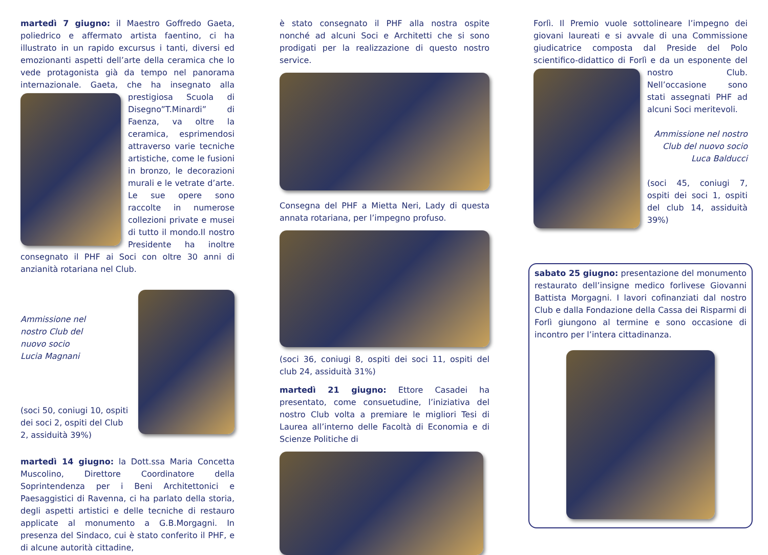martedì 7 giugno: il Maestro Goffredo Gaeta, poliedrico e affermato artista faentino, ci ha illustrato in un rapido excursus i tanti, diversi ed emozionanti aspetti dell’arte della ceramica che lo vede protagonista già da tempo nel panorama internazionale. Gaeta, che ha insegnato alla prestigiosa Scuola di Disegno”T.Minardi” di Faenza, va oltre la ceramica, esprimendosi attraverso varie tecniche artistiche, come le fusioni in bronzo, le decorazioni murali e le vetrate d’arte. Le sue opere sono raccolte in numerose collezioni private e musei di tutto il mondo.Il nostro Presidente ha inoltre consegnato il PHF ai Soci con oltre 30 anni di anzianità rotariana nel Club.
Ammissione nel
nostro Club del
nuovo socio
Lucia Magnani
(soci 50, coniugi 10, ospiti dei soci 2, ospiti del Club 2, assiduità 39%)
martedì 14 giugno: la Dott.ssa Maria Concetta Muscolino, Direttore Coordinatore della Soprintendenza per i Beni Architettonici e Paesaggistici di Ravenna, ci ha parlato della storia, degli aspetti artistici e delle tecniche di restauro applicate al monumento a G.B.Morgagni. In presenza del Sindaco, cui è stato conferito il PHF, e di alcune autorità cittadine,
è stato consegnato il PHF alla nostra ospite nonché ad alcuni Soci e Architetti che si sono prodigati per la realizzazione di questo nostro service.
Consegna del PHF a Mietta Neri, Lady di questa annata rotariana, per l’impegno profuso.
(soci 36, coniugi 8, ospiti dei soci 11, ospiti del club 24, assiduità 31%)
martedì 21 giugno: Ettore Casadei ha presentato, come consuetudine, l’iniziativa del nostro Club volta a premiare le migliori Tesi di Laurea all’interno delle Facoltà di Economia e di Scienze Politiche di
Forlì. Il Premio vuole sottolineare l’impegno dei giovani laureati e si avvale di una Commissione giudicatrice composta dal Preside del Polo scientifico-didattico di Forlì e da un esponente del nostro Club. Nell’occasione sono stati assegnati PHF ad alcuni Soci meritevoli.
Ammissione nel nostro
Club del nuovo socio
Luca Balducci
(soci 45, coniugi 7, ospiti dei soci 1, ospiti del club 14, assiduità 39%)
sabato 25 giugno: presentazione del monumento restaurato dell’insigne medico forlivese Giovanni Battista Morgagni. I lavori cofinanziati dal nostro Club e dalla Fondazione della Cassa dei Risparmi di Forlì giungono al termine e sono occasione di incontro per l’intera cittadinanza.